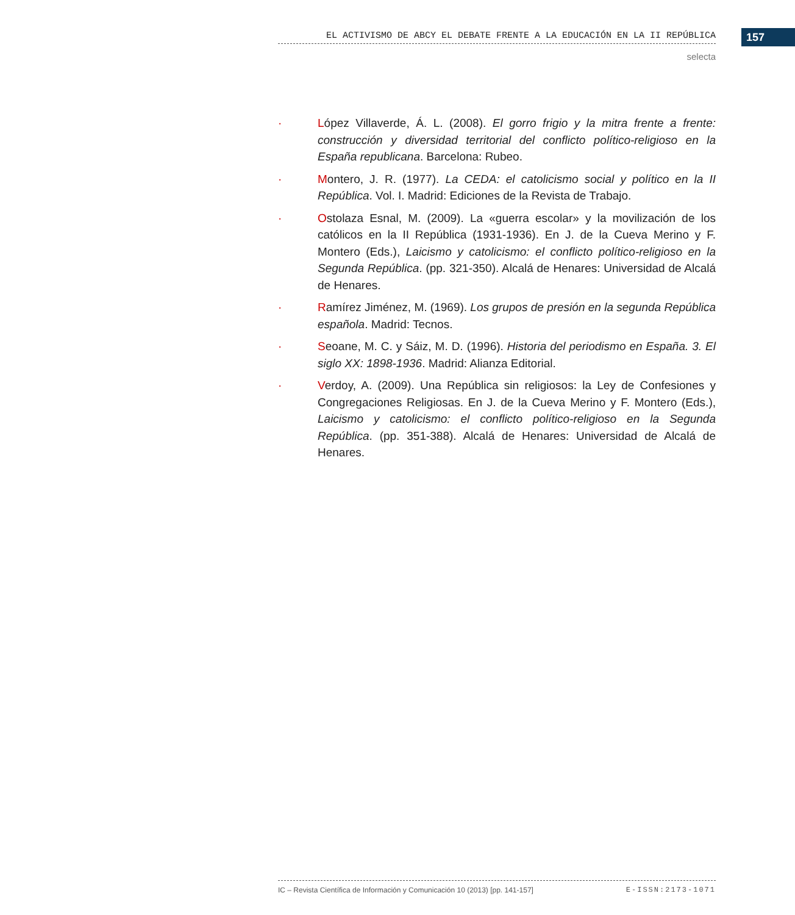EL ACTIVISMO DE ABCY EL DEBATE FRENTE A LA EDUCACIÓN EN LA II REPÚBLICA 157
selecta
· López Villaverde, Á. L. (2008). El gorro frigio y la mitra frente a frente: construcción y diversidad territorial del conflicto político-religioso en la España republicana. Barcelona: Rubeo.
· Montero, J. R. (1977). La CEDA: el catolicismo social y político en la II República. Vol. I. Madrid: Ediciones de la Revista de Trabajo.
· Ostolaza Esnal, M. (2009). La «guerra escolar» y la movilización de los católicos en la II República (1931-1936). En J. de la Cueva Merino y F. Montero (Eds.), Laicismo y catolicismo: el conflicto político-religioso en la Segunda República. (pp. 321-350). Alcalá de Henares: Universidad de Alcalá de Henares.
· Ramírez Jiménez, M. (1969). Los grupos de presión en la segunda República española. Madrid: Tecnos.
· Seoane, M. C. y Sáiz, M. D. (1996). Historia del periodismo en España. 3. El siglo XX: 1898-1936. Madrid: Alianza Editorial.
· Verdoy, A. (2009). Una República sin religiosos: la Ley de Confesiones y Congregaciones Religiosas. En J. de la Cueva Merino y F. Montero (Eds.), Laicismo y catolicismo: el conflicto político-religioso en la Segunda República. (pp. 351-388). Alcalá de Henares: Universidad de Alcalá de Henares.
IC – Revista Científica de Información y Comunicación 10 (2013) [pp. 141-157]
E-ISSN:2173-1071